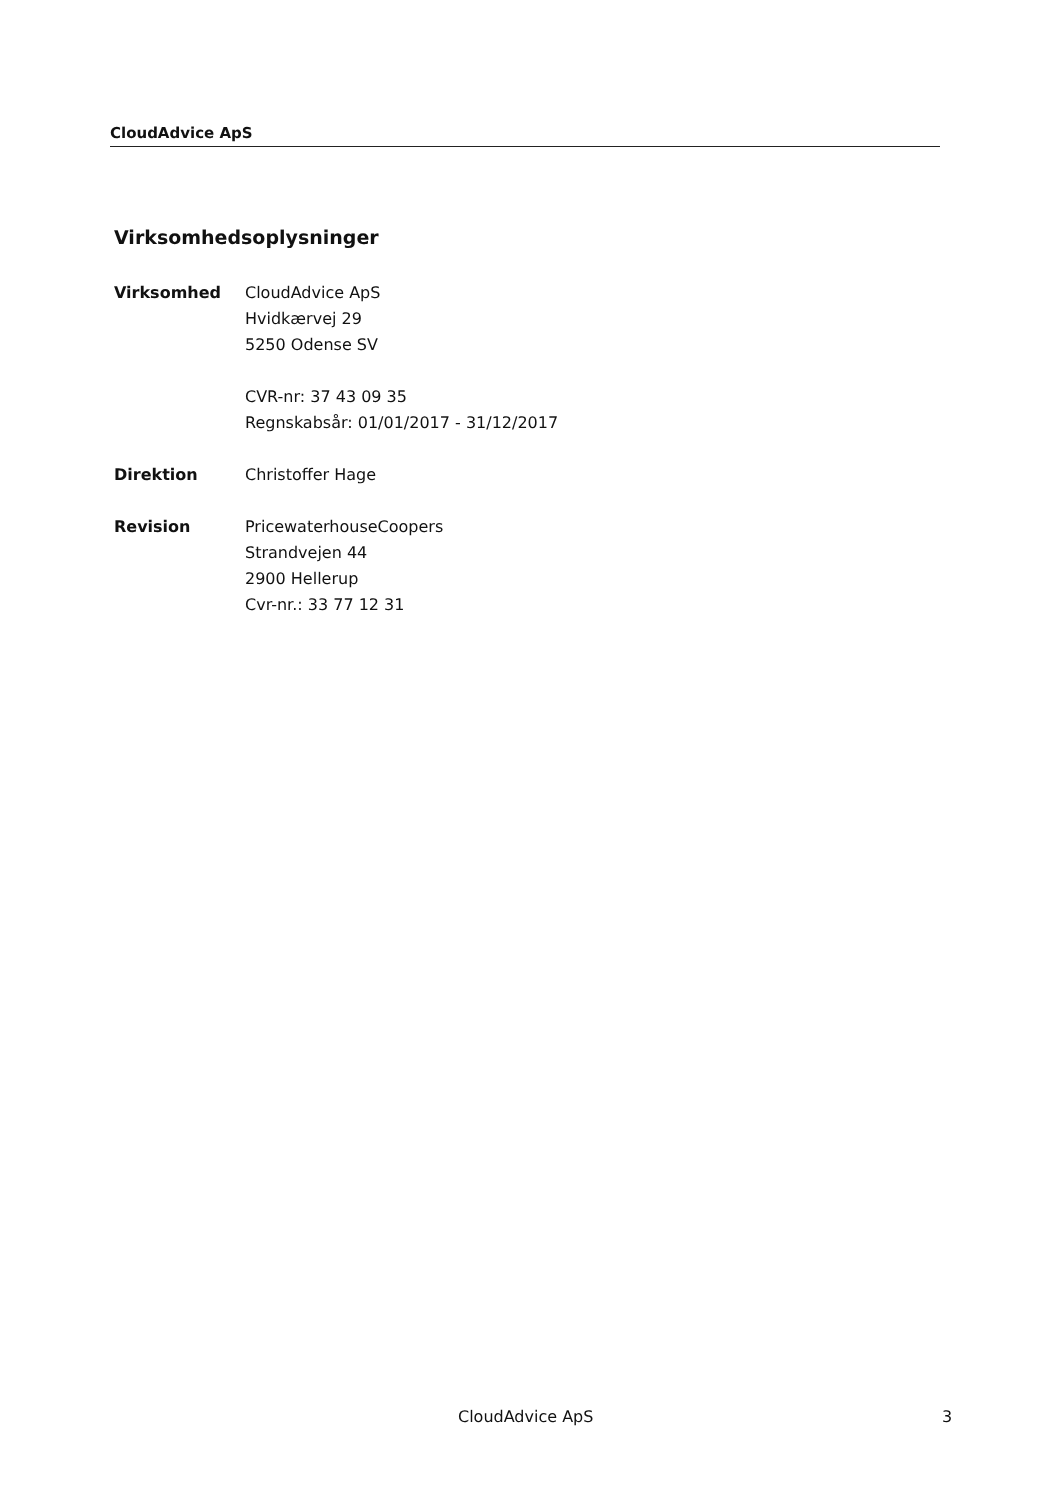CloudAdvice ApS
Virksomhedsoplysninger
Virksomhed CloudAdvice ApS
Hvidkærvej 29
5250 Odense SV
CVR-nr: 37 43 09 35
Regnskabsår: 01/01/2017 - 31/12/2017
Direktion Christoffer Hage
Revision PricewaterhouseCoopers
Strandvejen 44
2900 Hellerup
Cvr-nr.: 33 77 12 31
CloudAdvice ApS 3